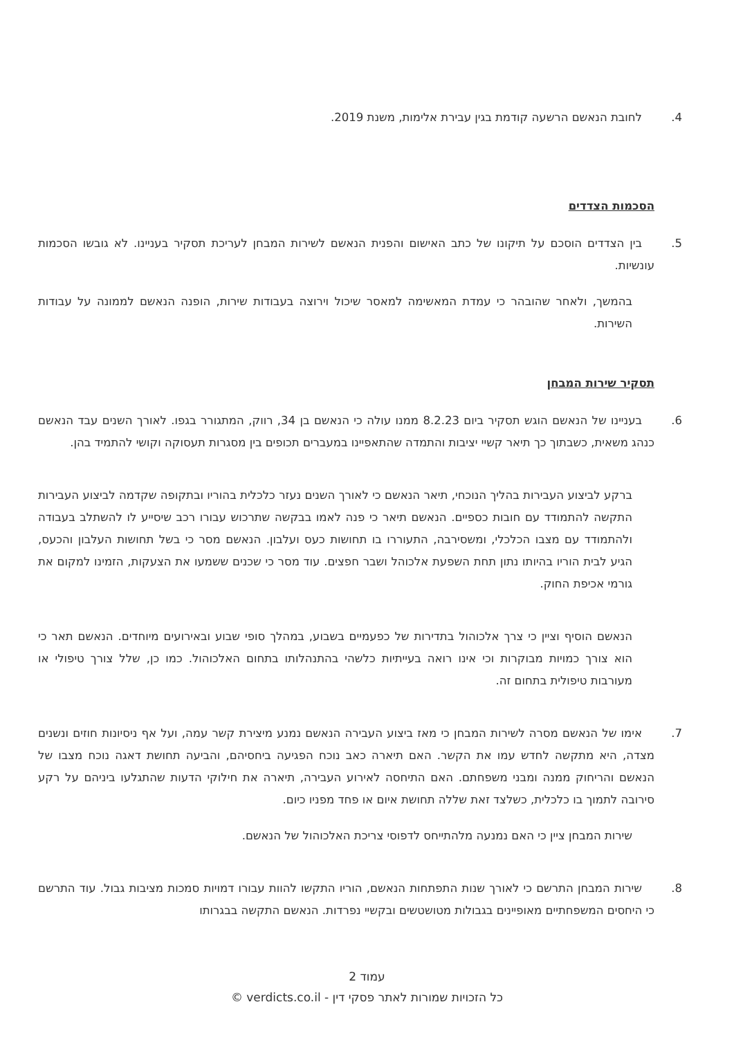4. לחובת הנאשם הרשעה קודמת בגין עבירת אלימות, משנת 2019.
הסכמות הצדדים
5. בין הצדדים הוסכם על תיקונו של כתב האישום והפנית הנאשם לשירות המבחן לעריכת תסקיר בעניינו. לא גובשו הסכמות עונשיות.
בהמשך, ולאחר שהובהר כי עמדת המאשימה למאסר שיכול וירוצה בעבודות שירות, הופנה הנאשם לממונה על עבודות השירות.
תסקיר שירות המבחן
6. בעניינו של הנאשם הוגש תסקיר ביום 8.2.23 ממנו עולה כי הנאשם בן 34, רווק, המתגורר בגפו. לאורך השנים עבד הנאשם כנהג משאית, כשבתוך כך תיאר קשיי יציבות והתמדה שהתאפיינו במעברים תכופים בין מסגרות תעסוקה וקושי להתמיד בהן.
ברקע לביצוע העבירות בהליך הנוכחי, תיאר הנאשם כי לאורך השנים נעזר כלכלית בהוריו ובתקופה שקדמה לביצוע העבירות התקשה להתמודד עם חובות כספיים. הנאשם תיאר כי פנה לאמו בבקשה שתרכוש עבורו רכב שיסייע לו להשתלב בעבודה ולהתמודד עם מצבו הכלכלי, ומשסירבה, התעוררו בו תחושות כעס ועלבון. הנאשם מסר כי בשל תחושות העלבון והכעס, הגיע לבית הוריו בהיותו נתון תחת השפעת אלכוהל ושבר חפצים. עוד מסר כי שכנים ששמעו את הצעקות, הזמינו למקום את גורמי אכיפת החוק.
הנאשם הוסיף וציין כי צרך אלכוהול בתדירות של כפעמיים בשבוע, במהלך סופי שבוע ובאירועים מיוחדים. הנאשם תאר כי הוא צורך כמויות מבוקרות וכי אינו רואה בעייתיות כלשהי בהתנהלותו בתחום האלכוהול. כמו כן, שלל צורך טיפולי או מעורבות טיפולית בתחום זה.
7. אימו של הנאשם מסרה לשירות המבחן כי מאז ביצוע העבירה הנאשם נמנע מיצירת קשר עמה, ועל אף ניסיונות חוזים ונשנים מצדה, היא מתקשה לחדש עמו את הקשר. האם תיארה כאב נוכח הפגיעה ביחסיהם, והביעה תחושת דאגה נוכח מצבו של הנאשם והריחוק ממנה ומבני משפחתם. האם התיחסה לאירוע העבירה, תיארה את חילוקי הדעות שהתגלעו ביניהם על רקע סירובה לתמוך בו כלכלית, כשלצד זאת שללה תחושת איום או פחד מפניו כיום.
שירות המבחן ציין כי האם נמנעה מלהתייחס לדפוסי צריכת האלכוהול של הנאשם.
8. שירות המבחן התרשם כי לאורך שנות התפתחות הנאשם, הוריו התקשו להוות עבורו דמויות סמכות מציבות גבול. עוד התרשם כי היחסים המשפחתיים מאופיינים בגבולות מטושטשים ובקשיי נפרדות. הנאשם התקשה בבגרותו
עמוד 2
כל הזכויות שמורות לאתר פסקי דין - verdicts.co.il ©